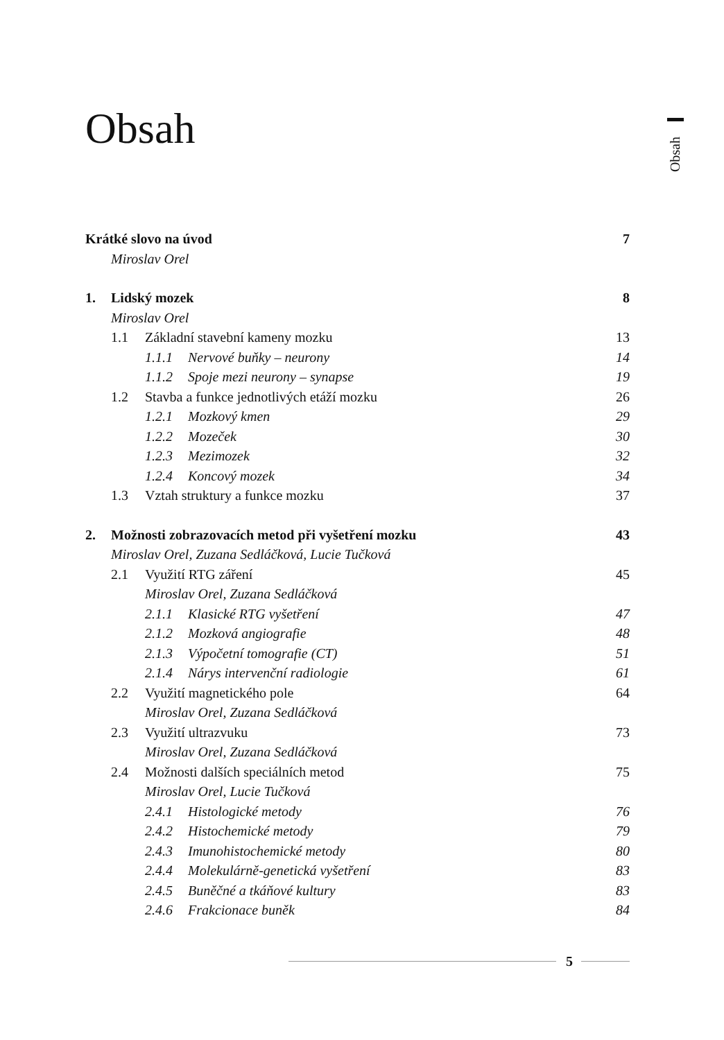Obsah
Obsah
Krátké slovo na úvod 7
Miroslav Orel
1. Lidský mozek 8
Miroslav Orel
1.1 Základní stavební kameny mozku 13
1.1.1 Nervové buňky – neurony 14
1.1.2 Spoje mezi neurony – synapse 19
1.2 Stavba a funkce jednotlivých etáží mozku 26
1.2.1 Mozkový kmen 29
1.2.2 Mozeček 30
1.2.3 Mezimozek 32
1.2.4 Koncový mozek 34
1.3 Vztah struktury a funkce mozku 37
2. Možnosti zobrazovacích metod při vyšetření mozku 43
Miroslav Orel, Zuzana Sedláčková, Lucie Tučková
2.1 Využití RTG záření 45
Miroslav Orel, Zuzana Sedláčková
2.1.1 Klasické RTG vyšetření 47
2.1.2 Mozková angiografie 48
2.1.3 Výpočetní tomografie (CT) 51
2.1.4 Nárys intervenční radiologie 61
2.2 Využití magnetického pole 64
Miroslav Orel, Zuzana Sedláčková
2.3 Využití ultrazvuku 73
Miroslav Orel, Zuzana Sedláčková
2.4 Možnosti dalších speciálních metod 75
Miroslav Orel, Lucie Tučková
2.4.1 Histologické metody 76
2.4.2 Histochemické metody 79
2.4.3 Imunohistochemické metody 80
2.4.4 Molekulárně-genetická vyšetření 83
2.4.5 Buněčné a tkáňové kultury 83
2.4.6 Frakcionace buněk 84
5